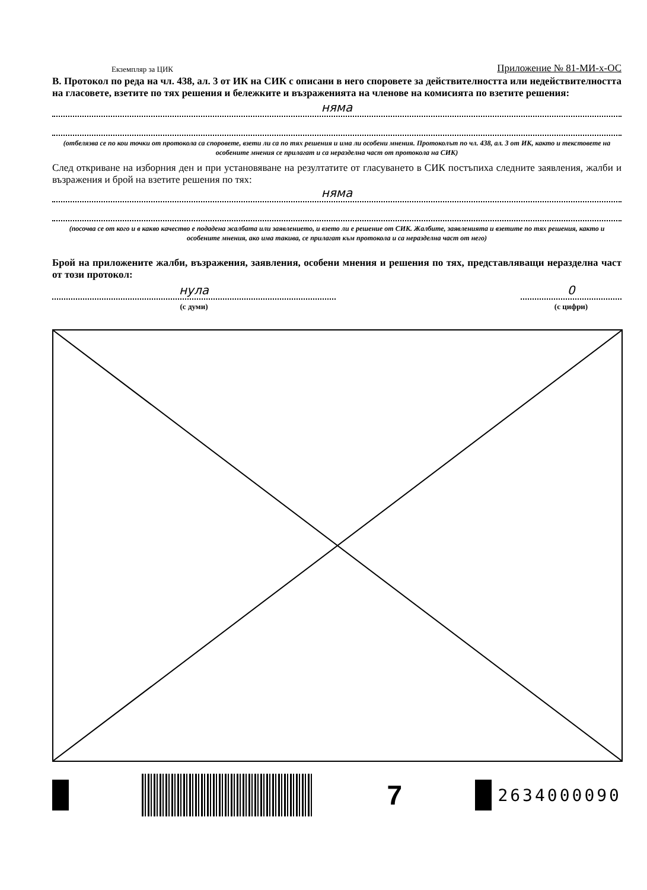Екземпляр за ЦИК Приложение № 81-МИ-х-ОС
В. Протокол по реда на чл. 438, ал. 3 от ИК на СИК с описани в него споровете за действителността или недействителността на гласовете, взетите по тях решения и бележките и възраженията на членове на комисията по взетите решения:
няма
(отбелязва се по кои точки от протокола са споровете, взети ли са по тях решения и има ли особени мнения. Протоколът по чл. 438, ал. 3 от ИК, както и текстовете на особените мнения се прилагат и са неразделна част от протокола на СИК)
След откриване на изборния ден и при установяване на резултатите от гласуването в СИК постъпиха следните заявления, жалби и възражения и брой на взетите решения по тях:
няма
(посочва се от кого и в какво качество е подадена жалбата или заявлението, и взето ли е решение от СИК. Жалбите, заявленията и взетите по тях решения, както и особените мнения, ако има такива, се прилагат към протокола и са неразделна част от него)
Брой на приложените жалби, възражения, заявления, особени мнения и решения по тях, представляващи неразделна част от този протокол:
нула
(с думи)
0
(с цифри)
7
2634000090